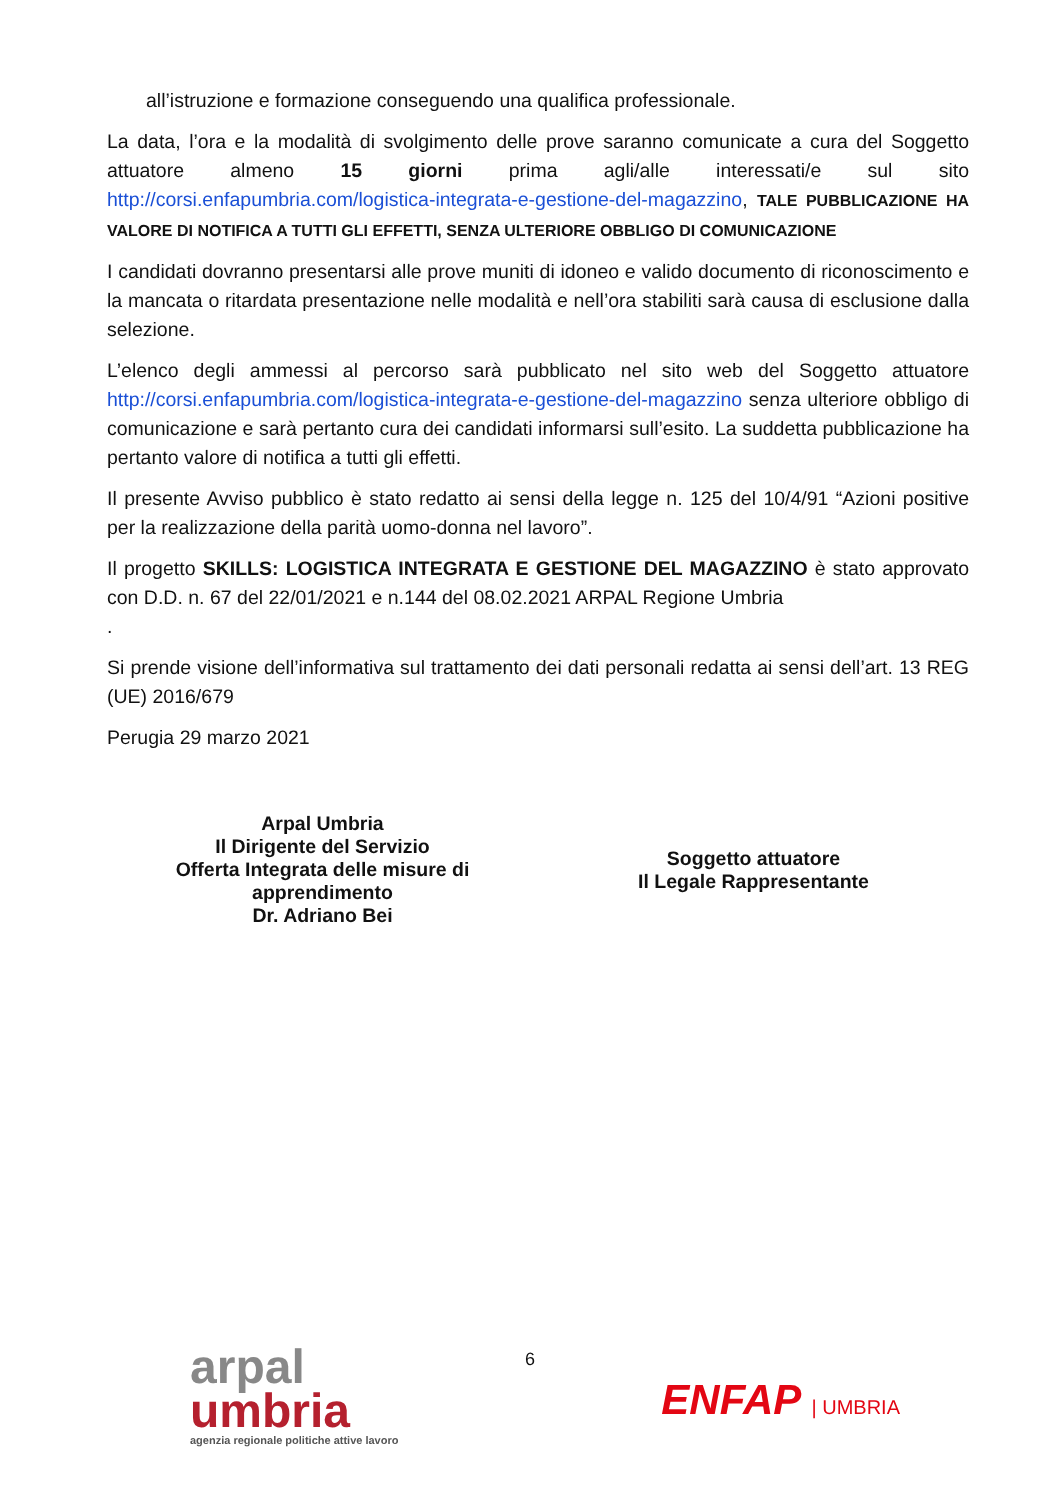all’istruzione e formazione conseguendo una qualifica professionale.
La data, l’ora e la modalità di svolgimento delle prove saranno comunicate a cura del Soggetto attuatore almeno 15 giorni prima agli/alle interessati/e sul sito http://corsi.enfapumbria.com/logistica-integrata-e-gestione-del-magazzino, TALE PUBBLICAZIONE HA VALORE DI NOTIFICA A TUTTI GLI EFFETTI, SENZA ULTERIORE OBBLIGO DI COMUNICAZIONE
I candidati dovranno presentarsi alle prove muniti di idoneo e valido documento di riconoscimento e la mancata o ritardata presentazione nelle modalità e nell’ora stabiliti sarà causa di esclusione dalla selezione.
L’elenco degli ammessi al percorso sarà pubblicato nel sito web del Soggetto attuatore http://corsi.enfapumbria.com/logistica-integrata-e-gestione-del-magazzino senza ulteriore obbligo di comunicazione e sarà pertanto cura dei candidati informarsi sull’esito. La suddetta pubblicazione ha pertanto valore di notifica a tutti gli effetti.
Il presente Avviso pubblico è stato redatto ai sensi della legge n. 125 del 10/4/91 “Azioni positive per la realizzazione della parità uomo-donna nel lavoro”.
Il progetto SKILLS: LOGISTICA INTEGRATA E GESTIONE DEL MAGAZZINO è stato approvato con D.D. n. 67 del 22/01/2021 e n.144 del 08.02.2021 ARPAL Regione Umbria
.
Si prende visione dell’informativa sul trattamento dei dati personali redatta ai sensi dell’art. 13 REG (UE) 2016/679
Perugia 29 marzo 2021
Arpal Umbria
Il Dirigente del Servizio
Offerta Integrata delle misure di
apprendimento
Dr. Adriano Bei
Soggetto attuatore
Il Legale Rappresentante
arpal
umbria
agenzia regionale politiche attive lavoro
6
ENFAP | UMBRIA